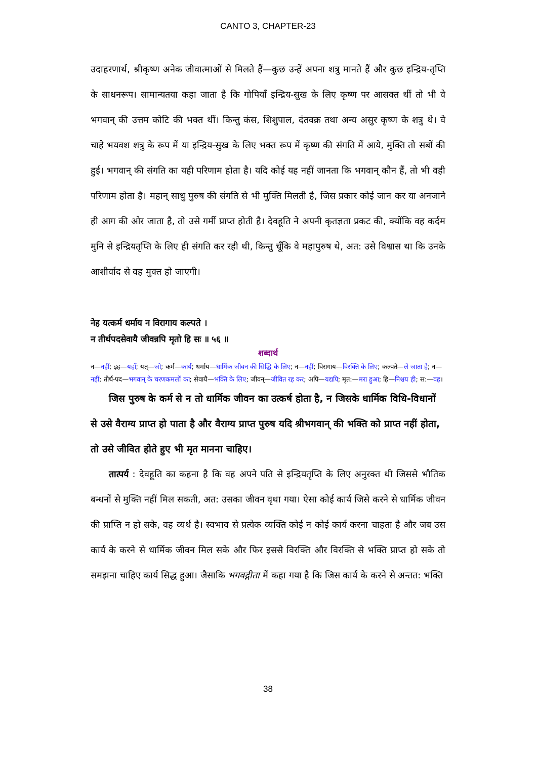CANTO 3, CHAPTER-23
उदाहरणार्थ, श्रीकृष्ण अनेक जीवात्माओं से मिलते हैं—कुछ उन्हें अपना शत्रु मानते हैं और कुछ इन्द्रिय-तृप्ति के साधनरूप। सामान्यतया कहा जाता है कि गोपियाँ इन्द्रिय-सुख के लिए कृष्ण पर आसक्त थीं तो भी वे भगवान् की उत्तम कोटि की भक्त थीं। किन्तु कंस, शिशुपाल, दंतवक्र तथा अन्य असुर कृष्ण के शत्रु थे। वे चाहे भयवश शत्रु के रूप में या इन्द्रिय-सुख के लिए भक्त रूप में कृष्ण की संगति में आये, मुक्ति तो सबों की हुई। भगवान् की संगति का यही परिणाम होता है। यदि कोई यह नहीं जानता कि भगवान् कौन हैं, तो भी वही परिणाम होता है। महान् साधु पुरुष की संगति से भी मुक्ति मिलती है, जिस प्रकार कोई जान कर या अनजाने ही आग की ओर जाता है, तो उसे गर्मी प्राप्त होती है। देवहूति ने अपनी कृतज्ञता प्रकट की, क्योंकि वह कर्दम मुनि से इन्द्रियतृप्ति के लिए ही संगति कर रही थी, किन्तु चूँकि वे महापुरुष थे, अत: उसे विश्वास था कि उनके आशीर्वाद से वह मुक्त हो जाएगी।
नेह यत्कर्म धर्माय न विरागाय कल्पते ।
न तीर्थपदसेवायै जीवन्नपि मृतो हि सः ॥ ५६ ॥
शब्दार्थ
न—नहीं; इह—यहाँ; यत्—जो; कर्म—कार्य; धर्माय—धार्मिक जीवन की सिद्धि के लिए; न—नहीं; विरागाय—विरक्ति के लिए; कल्पते—ले जाता है; न—नहीं; तीर्थ-पद—भगवान् के चरणकमलों का; सेवायै—भक्ति के लिए; जीवन्—जीवित रह कर; अपि—यद्यपि; मृत:—मरा हुआ; हि—निश्चय ही; स:—वह।
जिस पुरुष के कर्म से न तो धार्मिक जीवन का उत्कर्ष होता है, न जिसके धार्मिक विधि-विधानों से उसे वैराग्य प्राप्त हो पाता है और वैराग्य प्राप्त पुरुष यदि श्रीभगवान् की भक्ति को प्राप्त नहीं होता, तो उसे जीवित होते हुए भी मृत मानना चाहिए।
तात्पर्य : देवहूति का कहना है कि वह अपने पति से इन्द्रियतृप्ति के लिए अनुरक्त थी जिससे भौतिक बन्धनों से मुक्ति नहीं मिल सकती, अत: उसका जीवन वृथा गया। ऐसा कोई कार्य जिसे करने से धार्मिक जीवन की प्राप्ति न हो सके, वह व्यर्थ है। स्वभाव से प्रत्येक व्यक्ति कोई न कोई कार्य करना चाहता है और जब उस कार्य के करने से धार्मिक जीवन मिल सके और फिर इससे विरक्ति और विरक्ति से भक्ति प्राप्त हो सके तो समझना चाहिए कार्य सिद्ध हुआ। जैसाकि भगवद्गीता में कहा गया है कि जिस कार्य के करने से अन्तत: भक्ति
38